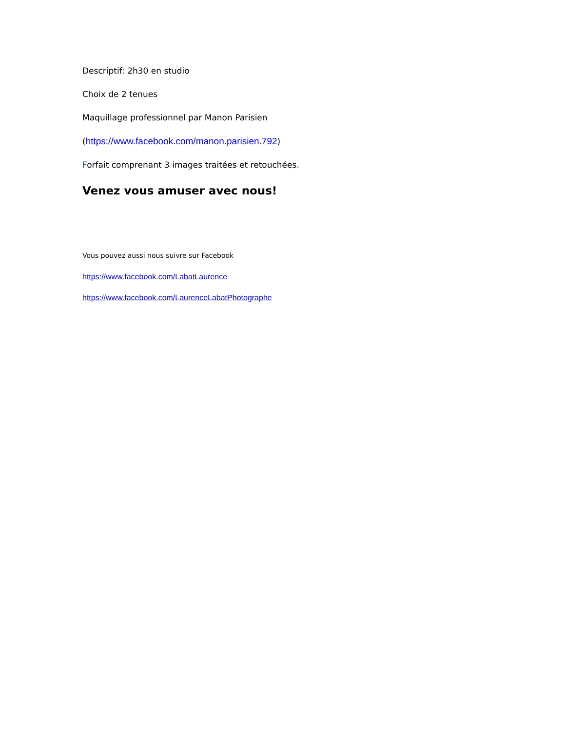Descriptif: 2h30 en studio
Choix de 2 tenues
Maquillage professionnel par Manon Parisien
(https://www.facebook.com/manon.parisien.792)
Forfait comprenant 3 images traitées et retouchées.
Venez vous amuser avec nous!
Vous pouvez aussi nous suivre sur Facebook
https://www.facebook.com/LabatLaurence
https://www.facebook.com/LaurenceLabatPhotographe